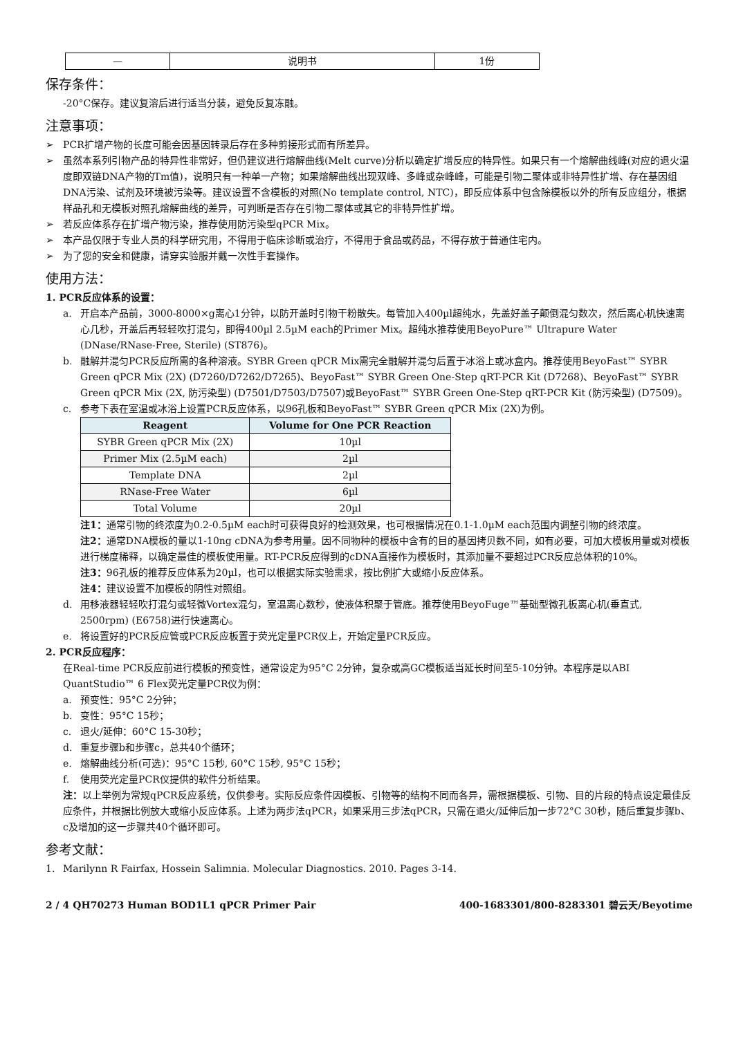| — | 说明书 | 1份 |
保存条件：
-20°C保存。建议复溶后进行适当分装，避免反复冻融。
注意事项：
➢ PCR扩增产物的长度可能会因基因转录后存在多种剪接形式而有所差异。
➢ 虽然本系列引物产品的特异性非常好，但仍建议进行熔解曲线(Melt curve)分析以确定扩增反应的特异性。如果只有一个熔解曲线峰(对应的退火温度即双链DNA产物的Tm值)，说明只有一种单一产物；如果熔解曲线出现双峰、多峰或杂峰峰，可能是引物二聚体或非特异性扩增、存在基因组DNA污染、试剂及环境被污染等。建议设置不含模板的对照(No template control, NTC)，即反应体系中包含除模板以外的所有反应组分，根据样品孔和无模板对照孔熔解曲线的差异，可判断是否存在引物二聚体或其它的非特异性扩增。
➢ 若反应体系存在扩增产物污染，推荐使用防污染型qPCR Mix。
➢ 本产品仅限于专业人员的科学研究用，不得用于临床诊断或治疗，不得用于食品或药品，不得存放于普通住宅内。
➢ 为了您的安全和健康，请穿实验服并戴一次性手套操作。
使用方法：
1. PCR反应体系的设置：
a. 开启本产品前，3000-8000×g离心1分钟，以防开盖时引物干粉散失。每管加入400µl超纯水，先盖好盖子颠倒混匀数次，然后离心机快速离心几秒，开盖后再轻轻吹打混匀，即得400µl 2.5µM each的Primer Mix。超纯水推荐使用BeyoPure™ Ultrapure Water (DNase/RNase-Free, Sterile) (ST876)。
b. 融解并混匀PCR反应所需的各种溶液。SYBR Green qPCR Mix需完全融解并混匀后置于冰浴上或冰盒内。推荐使用BeyoFast™ SYBR Green qPCR Mix (2X) (D7260/D7262/D7265)、BeyoFast™ SYBR Green One-Step qRT-PCR Kit (D7268)、BeyoFast™ SYBR Green qPCR Mix (2X, 防污染型) (D7501/D7503/D7507)或BeyoFast™ SYBR Green One-Step qRT-PCR Kit (防污染型) (D7509)。
c. 参考下表在室温或冰浴上设置PCR反应体系，以96孔板和BeyoFast™ SYBR Green qPCR Mix (2X)为例。
| Reagent | Volume for One PCR Reaction |
| --- | --- |
| SYBR Green qPCR Mix (2X) | 10µl |
| Primer Mix (2.5µM each) | 2µl |
| Template DNA | 2µl |
| RNase-Free Water | 6µl |
| Total Volume | 20µl |
注1：通常引物的终浓度为0.2-0.5µM each时可获得良好的检测效果，也可根据情况在0.1-1.0µM each范围内调整引物的终浓度。
注2：通常DNA模板的量以1-10ng cDNA为参考用量。因不同物种的模板中含有的目的基因拷贝数不同，如有必要，可加大模板用量或对模板进行梯度稀释，以确定最佳的模板使用量。RT-PCR反应得到的cDNA直接作为模板时，其添加量不要超过PCR反应总体积的10%。
注3：96孔板的推荐反应体系为20µl，也可以根据实际实验需求，按比例扩大或缩小反应体系。
注4：建议设置不加模板的阴性对照组。
d. 用移液器轻轻吹打混匀或轻微Vortex混匀，室温离心数秒，使液体积聚于管底。推荐使用BeyoFuge™基础型微孔板离心机(垂直式, 2500rpm) (E6758)进行快速离心。
e. 将设置好的PCR反应管或PCR反应板置于荧光定量PCR仪上，开始定量PCR反应。
2. PCR反应程序：
在Real-time PCR反应前进行模板的预变性，通常设定为95°C 2分钟，复杂或高GC模板适当延长时间至5-10分钟。本程序是以ABI QuantStudio™ 6 Flex荧光定量PCR仪为例：
a. 预变性：95°C 2分钟；
b. 变性：95°C 15秒；
c. 退火/延伸：60°C 15-30秒；
d. 重复步骤b和步骤c，总共40个循环；
e. 熔解曲线分析(可选)：95°C 15秒, 60°C 15秒, 95°C 15秒；
f. 使用荧光定量PCR仪提供的软件分析结果。
注：以上举例为常规qPCR反应系统，仅供参考。实际反应条件因模板、引物等的结构不同而各异，需根据模板、引物、目的片段的特点设定最佳反应条件，并根据比例放大或缩小反应体系。上述为两步法qPCR，如果采用三步法qPCR，只需在退火/延伸后加一步72°C 30秒，随后重复步骤b、c及增加的这一步骤共40个循环即可。
参考文献：
1. Marilynn R Fairfax, Hossein Salimnia. Molecular Diagnostics. 2010. Pages 3-14.
2 / 4 QH70273 Human BOD1L1 qPCR Primer Pair 400-1683301/800-8283301 碧云天/Beyotime